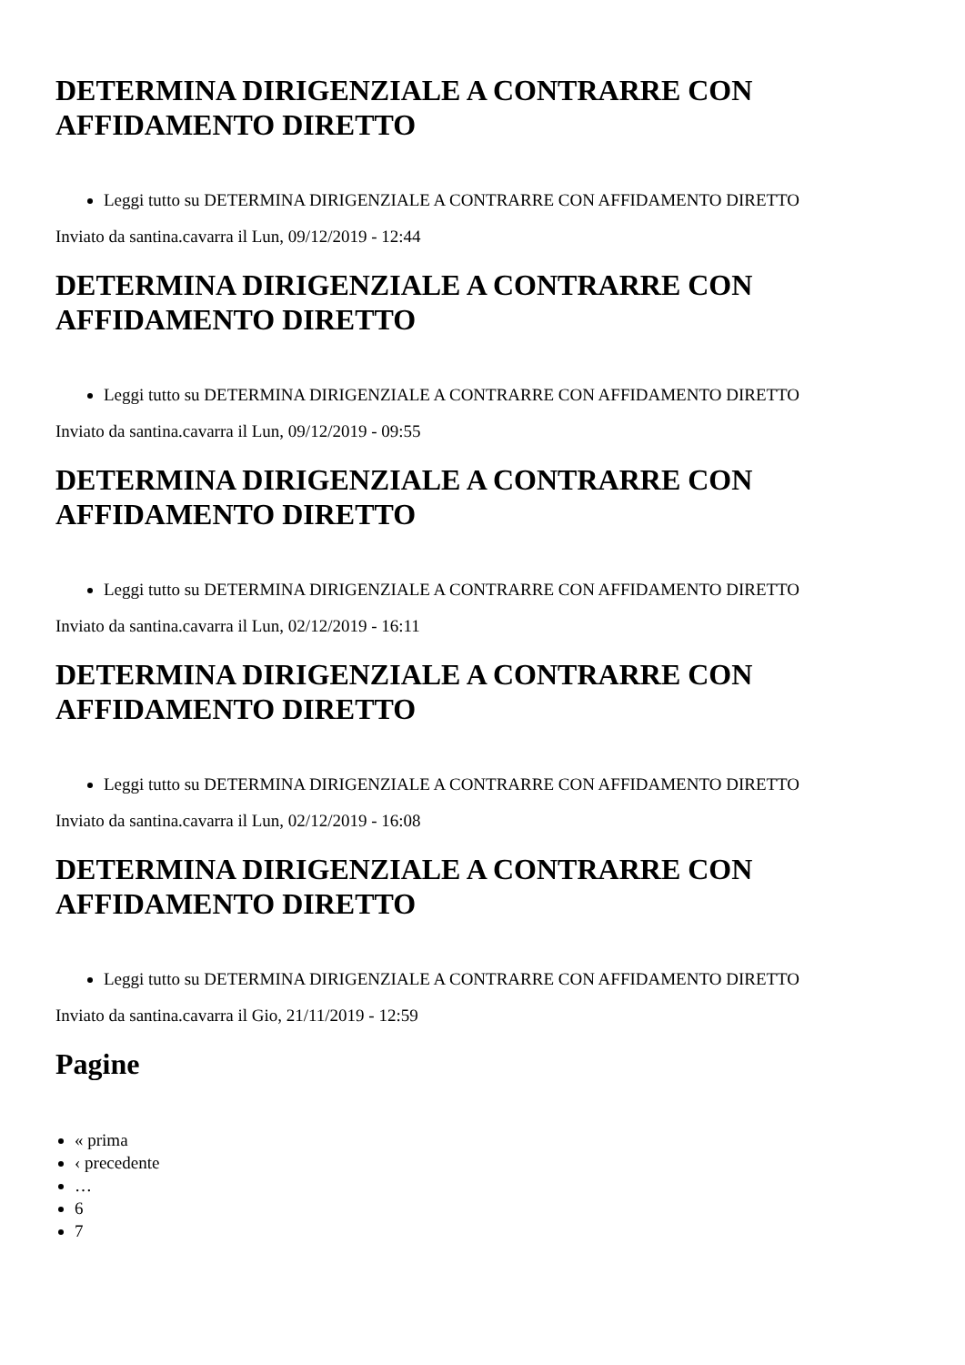DETERMINA DIRIGENZIALE A CONTRARRE CON AFFIDAMENTO DIRETTO
Leggi tutto su DETERMINA DIRIGENZIALE A CONTRARRE CON AFFIDAMENTO DIRETTO
Inviato da santina.cavarra il Lun, 09/12/2019 - 12:44
DETERMINA DIRIGENZIALE A CONTRARRE CON AFFIDAMENTO DIRETTO
Leggi tutto su DETERMINA DIRIGENZIALE A CONTRARRE CON AFFIDAMENTO DIRETTO
Inviato da santina.cavarra il Lun, 09/12/2019 - 09:55
DETERMINA DIRIGENZIALE A CONTRARRE CON AFFIDAMENTO DIRETTO
Leggi tutto su DETERMINA DIRIGENZIALE A CONTRARRE CON AFFIDAMENTO DIRETTO
Inviato da santina.cavarra il Lun, 02/12/2019 - 16:11
DETERMINA DIRIGENZIALE A CONTRARRE CON AFFIDAMENTO DIRETTO
Leggi tutto su DETERMINA DIRIGENZIALE A CONTRARRE CON AFFIDAMENTO DIRETTO
Inviato da santina.cavarra il Lun, 02/12/2019 - 16:08
DETERMINA DIRIGENZIALE A CONTRARRE CON AFFIDAMENTO DIRETTO
Leggi tutto su DETERMINA DIRIGENZIALE A CONTRARRE CON AFFIDAMENTO DIRETTO
Inviato da santina.cavarra il Gio, 21/11/2019 - 12:59
Pagine
« prima
‹ precedente
…
6
7